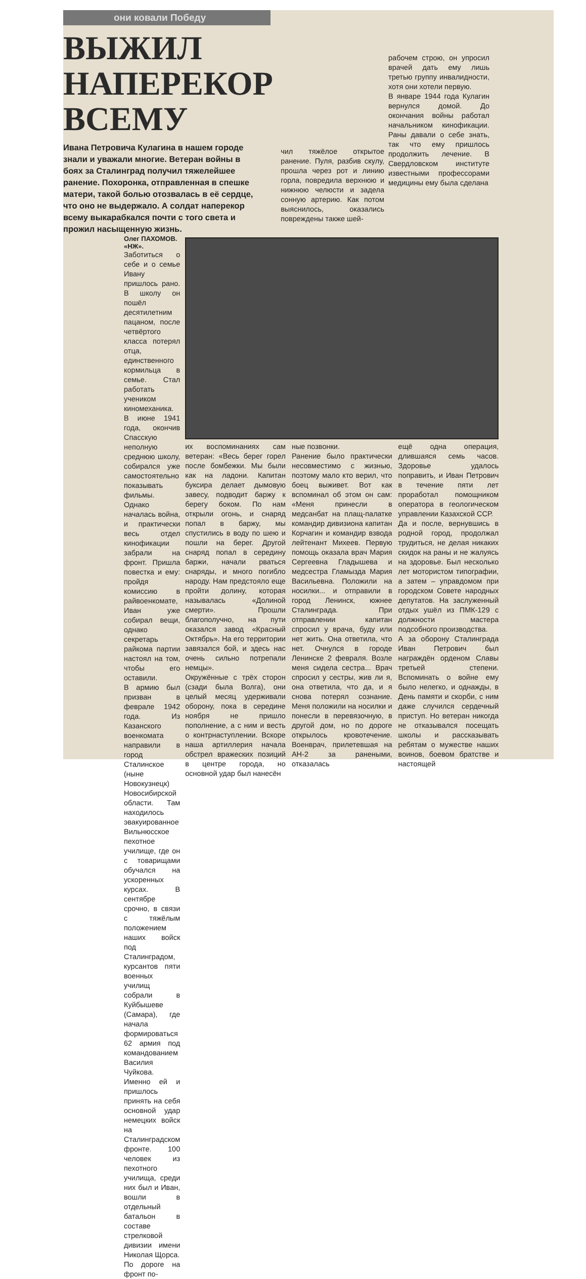они ковали Победу
ВЫЖИЛ
НАПЕРЕКОР ВСЕМУ
Ивана Петровича Кулагина в нашем городе знали и уважали многие. Ветеран войны в боях за Сталинград получил тяжелейшее ранение. Похоронка, отправленная в спешке матери, такой болью отозвалась в её сердце, что оно не выдержало. А солдат наперекор всему выкарабкался почти с того света и прожил насыщенную жизнь.
чил тяжёлое открытое ранение. Пуля, разбив скулу, прошла через рот и линию горла, повредила верхнюю и нижнюю челюсти и задела сонную артерию. Как потом выяснилось, оказались повреждены также шей-
рабочем строю, он упросил врачей дать ему лишь третью группу инвалидности, хотя они хотели первую.
В январе 1944 года Кулагин вернулся домой. До окончания войны работал начальником кинофикации. Раны давали о себе знать, так что ему пришлось продолжить лечение. В Свердловском институте известными профессорами медицины ему была сделана
Олег ПАХОМОВ.
«НЖ».
Заботиться о себе и о семье Ивану пришлось рано. В школу он пошёл десятилетним пацаном, после четвёртого класса потерял отца, единственного кормильца в семье. Стал работать учеником киномеханика. В июне 1941 года, окончив Спасскую неполную среднюю школу, собирался уже самостоятельно показывать фильмы. Однако началась война, и практически весь отдел кинофикации забрали на фронт. Пришла повестка и ему: пройдя комиссию в райвоенкомате, Иван уже собирал вещи, однако секретарь райкома партии настоял на том, чтобы его оставили.
В армию был призван в феврале 1942 года. Из Казанского военкомата направили в город Сталинское (ныне Новокузнецк) Новосибирской области. Там находилось эвакуированное Вильнюсское пехотное училище, где он с товарищами обучался на ускоренных курсах. В сентябре срочно, в связи с тяжёлым положением наших войск под Сталинградом, курсантов пяти военных училищ собрали в Куйбышеве (Самара), где начала формироваться 62 армия под командованием Василия Чуйкова. Именно ей и пришлось принять на себя основной удар немецких войск на Сталинградском фронте. 100 человек из пехотного училища, среди них был и Иван, вошли в отдельный батальон в составе стрелковой дивизии имени Николая Щорса.
По дороге на фронт по-
их воспоминаниях сам ветеран: «Весь берег горел после бомбежки. Мы были как на ладони. Капитан буксира делает дымовую завесу, подводит баржу к берегу боком. По нам открыли огонь, и снаряд попал в баржу, мы спустились в воду по шею и пошли на берег. Другой снаряд попал в середину баржи, начали рваться снаряды, и много погибло народу. Нам предстояло еще пройти долину, которая называлась «Долиной смерти». Прошли благополучно, на пути оказался завод «Красный Октябрь». На его территории завязался бой, и здесь нас очень сильно потрепали немцы».
Окружённые с трёх сторон (сзади была Волга), они целый месяц удерживали оборону, пока в середине ноября не пришло пополнение, а с ним и весть о контрнаступлении. Вскоре наша артиллерия начала обстрел вражеских позиций в центре города, но основной удар был нанесён
ные позвонки.
Ранение было практически несовместимо с жизнью, поэтому мало кто верил, что боец выживет. Вот как вспоминал об этом он сам: «Меня принесли в медсанбат на плащ-палатке командир дивизиона капитан Корчагин и командир взвода лейтенант Михеев. Первую помощь оказала врач Мария Сергеевна Гладышева и медсестра Гламызда Мария Васильевна. Положили на носилки... и отправили в город Ленинск, южнее Сталинграда. При отправлении капитан спросил у врача, буду или нет жить. Она ответила, что нет. Очнулся в городе Ленинске 2 февраля. Возле меня сидела сестра... Врач спросил у сестры, жив ли я, она ответила, что да, и я снова потерял сознание. Меня положили на носилки и понесли в перевязочную, в другой дом, но по дороге открылось кровотечение. Военврач, прилетевшая на АН-2 за ранеными, отказалась
ещё одна операция, длившаяся семь часов. Здоровье удалось поправить, и Иван Петрович в течение пяти лет проработал помощником оператора в геологическом управлении Казахской ССР.
Да и после, вернувшись в родной город, продолжал трудиться, не делая никаких скидок на раны и не жалуясь на здоровье. Был несколько лет мотористом типографии, а затем – управдомом при городском Совете народных депутатов. На заслуженный отдых ушёл из ПМК-129 с должности мастера подсобного производства.
А за оборону Сталинграда Иван Петрович был награждён орденом Славы третьей степени. Вспоминать о войне ему было нелегко, и однажды, в День памяти и скорби, с ним даже случился сердечный приступ. Но ветеран никогда не отказывался посещать школы и рассказывать ребятам о мужестве наших воинов, боевом братстве и настоящей